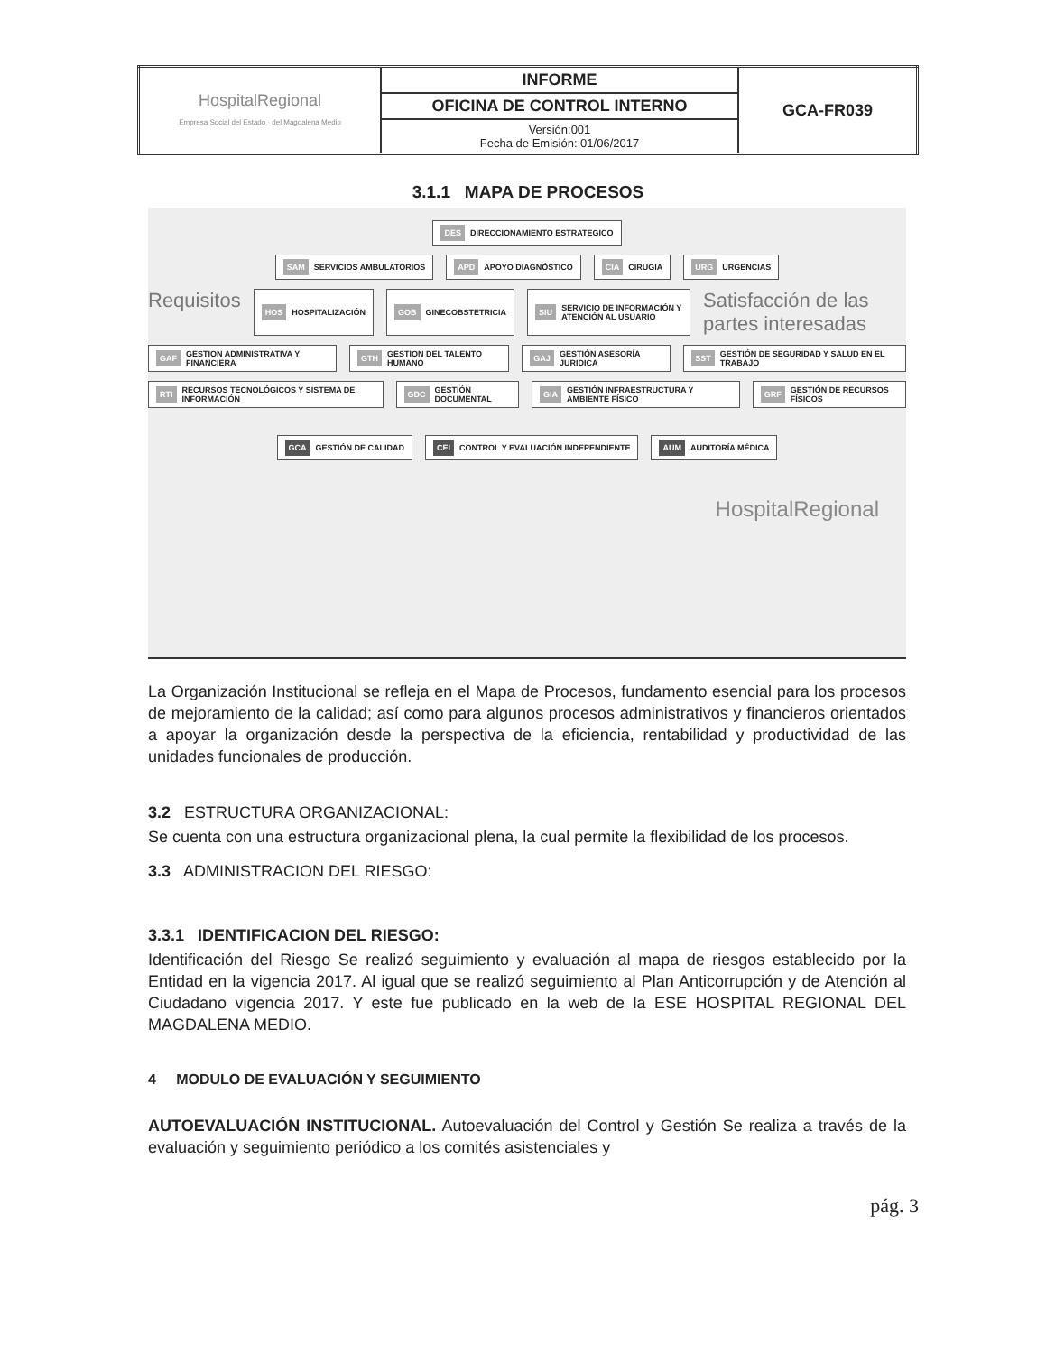| HospitalRegional Empresa Social del Estado · del Magdalena Medio | INFORME | GCA-FR039 |
| | OFICINA DE CONTROL INTERNO | |
| | Versión:001 Fecha de Emisión: 01/06/2017 | |
3.1.1 MAPA DE PROCESOS
DES DIRECCIONAMIENTO ESTRATEGICO
SAM SERVICIOS AMBULATORIOS
APD APOYO DIAGNÓSTICO
CIA CIRUGIA
URG URGENCIAS
Requisitos
HOS HOSPITALIZACIÓN
GOB GINECOBSTETRICIA
SIU SERVICIO DE INFORMACIÓN Y ATENCIÓN AL USUARIO
Satisfacción de las partes interesadas
GAF GESTION ADMINISTRATIVA Y FINANCIERA
GTH GESTION DEL TALENTO HUMANO
GAJ GESTIÓN ASESORÍA JURIDICA
SST GESTIÓN DE SEGURIDAD Y SALUD EN EL TRABAJO
RTI RECURSOS TECNOLÓGICOS Y SISTEMA DE INFORMACIÓN
GDC GESTIÓN DOCUMENTAL
GIA GESTIÓN INFRAESTRUCTURA Y AMBIENTE FÍSICO
GRF GESTIÓN DE RECURSOS FÍSICOS
GCA GESTIÓN DE CALIDAD
CEI CONTROL Y EVALUACIÓN INDEPENDIENTE
AUM AUDITORÍA MÉDICA
HospitalRegional
La Organización Institucional se refleja en el Mapa de Procesos, fundamento esencial para los procesos de mejoramiento de la calidad; así como para algunos procesos administrativos y financieros orientados a apoyar la organización desde la perspectiva de la eficiencia, rentabilidad y productividad de las unidades funcionales de producción.
3.2 ESTRUCTURA ORGANIZACIONAL:
Se cuenta con una estructura organizacional plena, la cual permite la flexibilidad de los procesos.
3.3 ADMINISTRACION DEL RIESGO:
3.3.1 IDENTIFICACION DEL RIESGO:
Identificación del Riesgo Se realizó seguimiento y evaluación al mapa de riesgos establecido por la Entidad en la vigencia 2017. Al igual que se realizó seguimiento al Plan Anticorrupción y de Atención al Ciudadano vigencia 2017. Y este fue publicado en la web de la ESE HOSPITAL REGIONAL DEL MAGDALENA MEDIO.
4 MODULO DE EVALUACIÓN Y SEGUIMIENTO
AUTOEVALUACIÓN INSTITUCIONAL. Autoevaluación del Control y Gestión Se realiza a través de la evaluación y seguimiento periódico a los comités asistenciales y
pág. 3